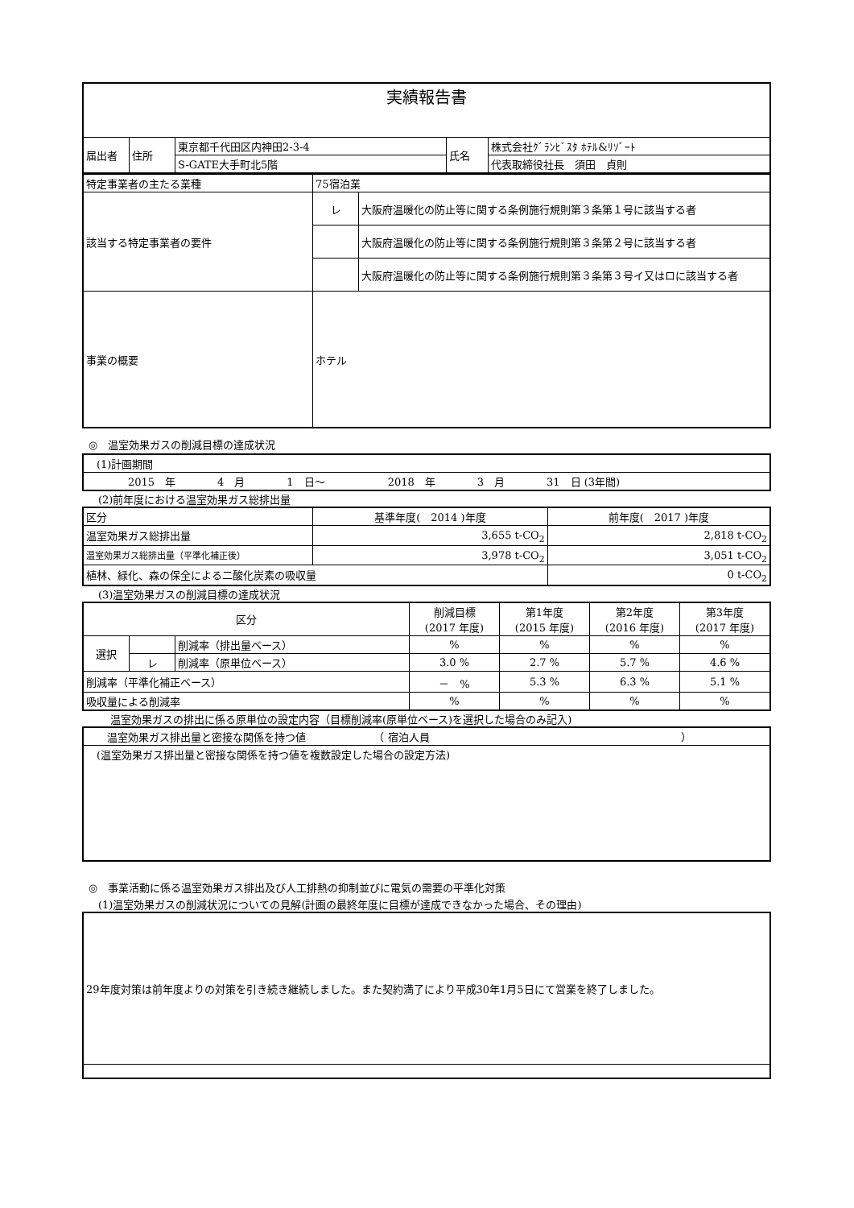| 実績報告書 | | | | |
| 届出者 | 住所 | 東京都千代田区内神田2-3-4 | 氏名 | 株式会社ｸﾞﾗﾝﾋﾞｽﾀ ﾎﾃﾙ&ﾘｿﾞｰﾄ |
| | | S-GATE大手町北5階 | | 代表取締役社長 須田 貞則 |
| 特定事業者の主たる業種 | 75宿泊業 | |
| 該当する特定事業者の要件 | レ | 大阪府温暖化の防止等に関する条例施行規則第３条第１号に該当する者 |
| | | 大阪府温暖化の防止等に関する条例施行規則第３条第２号に該当する者 |
| | | 大阪府温暖化の防止等に関する条例施行規則第３条第３号イ又はロに該当する者 |
| 事業の概要 | ホテル | |
◎　温室効果ガスの削減目標の達成状況
| (1)計画期間 |
| 2015 年 4 月 1 日～ 2018 年 3 月 31 日 (3年間) |
(2)前年度における温室効果ガス総排出量
| 区分 | 基準年度( 2014 )年度 | 前年度( 2017 )年度 |
| 温室効果ガス総排出量 | 3,655 t-CO<sub>2</sub> | 2,818 t-CO<sub>2</sub> |
| 温室効果ガス総排出量（平準化補正後） | 3,978 t-CO<sub>2</sub> | 3,051 t-CO<sub>2</sub> |
| 植林、緑化、森の保全による二酸化炭素の吸収量 | | 0 t-CO<sub>2</sub> |
(3)温室効果ガスの削減目標の達成状況
| 区分 | | | 削減目標 (2017 年度) | 第1年度 (2015 年度) | 第2年度 (2016 年度) | 第3年度 (2017 年度) |
| 選択 | | 削減率（排出量ベース） | % | % | % | % |
| | レ | 削減率（原単位ベース） | 3.0 % | 2.7 % | 5.7 % | 4.6 % |
| 削減率（平準化補正ベース） | | | － % | 5.3 % | 6.3 % | 5.1 % |
| 吸収量による削減率 | | | % | % | % | % |
温室効果ガスの排出に係る原単位の設定内容（目標削減率(原単位ベース)を選択した場合のみ記入)
| 温室効果ガス排出量と密接な関係を持つ値 （ 宿泊人員 ） |
| (温室効果ガス排出量と密接な関係を持つ値を複数設定した場合の設定方法) |
◎　事業活動に係る温室効果ガス排出及び人工排熱の抑制並びに電気の需要の平準化対策
(1)温室効果ガスの削減状況についての見解(計画の最終年度に目標が達成できなかった場合、その理由)
| 29年度対策は前年度よりの対策を引き続き継続しました。また契約満了により平成30年1月5日にて営業を終了しました。 |